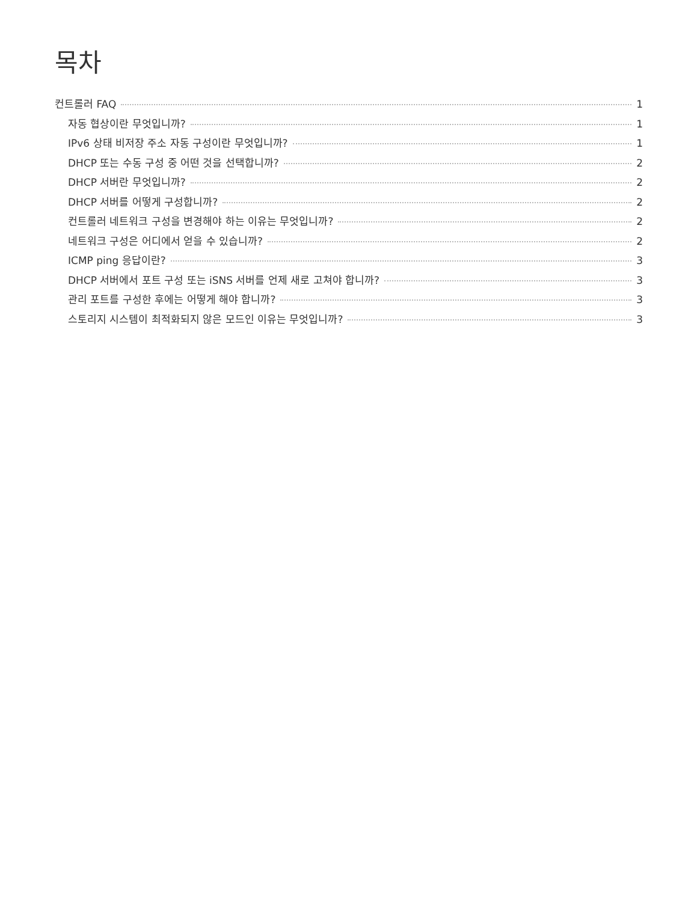목차
컨트롤러 FAQ 1
자동 협상이란 무엇입니까? 1
IPv6 상태 비저장 주소 자동 구성이란 무엇입니까? 1
DHCP 또는 수동 구성 중 어떤 것을 선택합니까? 2
DHCP 서버란 무엇입니까? 2
DHCP 서버를 어떻게 구성합니까? 2
컨트롤러 네트워크 구성을 변경해야 하는 이유는 무엇입니까? 2
네트워크 구성은 어디에서 얻을 수 있습니까? 2
ICMP ping 응답이란? 3
DHCP 서버에서 포트 구성 또는 iSNS 서버를 언제 새로 고쳐야 합니까? 3
관리 포트를 구성한 후에는 어떻게 해야 합니까? 3
스토리지 시스템이 최적화되지 않은 모드인 이유는 무엇입니까? 3